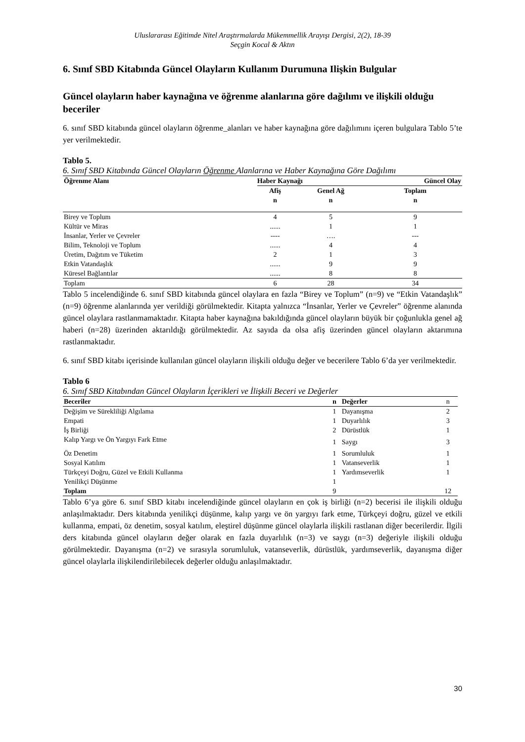Uluslararası Eğitimde Nitel Araştırmalarda Mükemmellik Arayışı Dergisi, 2(2), 18-39
Seçgin Kocal & Aktın
6. Sınıf SBD Kitabında Güncel Olayların Kullanım Durumuna Ilişkin Bulgular
Güncel olayların haber kaynağına ve öğrenme alanlarına göre dağılımı ve ilişkili olduğu beceriler
6. sınıf SBD kitabında güncel olayların öğrenme_alanları ve haber kaynağına göre dağılımını içeren bulgulara Tablo 5’te yer verilmektedir.
Tablo 5.
6. Sınıf SBD Kitabında Güncel Olayların Öğrenme Alanlarına ve Haber Kaynağına Göre Dağılımı
| Öğrenme Alanı | Haber Kaynağı | | Güncel Olay |
| --- | --- | --- | --- |
| | Afiş n | Genel Ağ n | Toplam n |
| Birey ve Toplum | 4 | 5 | 9 |
| Kültür ve Miras | ...... | 1 | 1 |
| İnsanlar, Yerler ve Çevreler | ---- | …. | --- |
| Bilim, Teknoloji ve Toplum | ...... | 4 | 4 |
| Üretim, Dağıtım ve Tüketim | 2 | 1 | 3 |
| Etkin Vatandaşlık | ...... | 9 | 9 |
| Küresel Bağlantılar | ...... | 8 | 8 |
| Toplam | 6 | 28 | 34 |
Tablo 5 incelendiğinde 6. sınıf SBD kitabında güncel olaylara en fazla “Birey ve Toplum” (n=9) ve “Etkin Vatandaşlık” (n=9) öğrenme alanlarında yer verildiği görülmektedir. Kitapta yalnızca “İnsanlar, Yerler ve Çevreler” öğrenme alanında güncel olaylara rastlanmamaktadır. Kitapta haber kaynağına bakıldığında güncel olayların büyük bir çoğunlukla genel ağ haberi (n=28) üzerinden aktarıldığı görülmektedir. Az sayıda da olsa afiş üzerinden güncel olayların aktarımına rastlanmaktadır.
6. sınıf SBD kitabı içerisinde kullanılan güncel olayların ilişkili olduğu değer ve becerilere Tablo 6’da yer verilmektedir.
Tablo 6
6. Sınıf SBD Kitabından Güncel Olayların İçerikleri ve İlişkili Beceri ve Değerler
| Beceriler | n | Değerler | n |
| Değişim ve Sürekliliği Algılama | 1 | Dayanışma | 2 |
| Empati | 1 | Duyarlılık | 3 |
| İş Birliği | 2 | Dürüstlük | 1 |
| Kalıp Yargı ve Ön Yargıyı Fark Etme | 1 | Saygı | 3 |
| Öz Denetim | 1 | Sorumluluk | 1 |
| Sosyal Katılım | 1 | Vatanseverlik | 1 |
| Türkçeyi Doğru, Güzel ve Etkili Kullanma | 1 | Yardımseverlik | 1 |
| Yenilikçi Düşünme | 1 | | |
| Toplam | 9 | | 12 |
Tablo 6’ya göre 6. sınıf SBD kitabı incelendiğinde güncel olayların en çok iş birliği (n=2) becerisi ile ilişkili olduğu anlaşılmaktadır. Ders kitabında yenilikçi düşünme, kalıp yargı ve ön yargıyı fark etme, Türkçeyi doğru, güzel ve etkili kullanma, empati, öz denetim, sosyal katılım, eleştirel düşünme güncel olaylarla ilişkili rastlanan diğer becerilerdir. İlgili ders kitabında güncel olayların değer olarak en fazla duyarlılık (n=3) ve saygı (n=3) değeriyle ilişkili olduğu görülmektedir. Dayanışma (n=2) ve sırasıyla sorumluluk, vatanseverlik, dürüstlük, yardımseverlik, dayanışma diğer güncel olaylarla ilişkilendirilebilecek değerler olduğu anlaşılmaktadır.
30